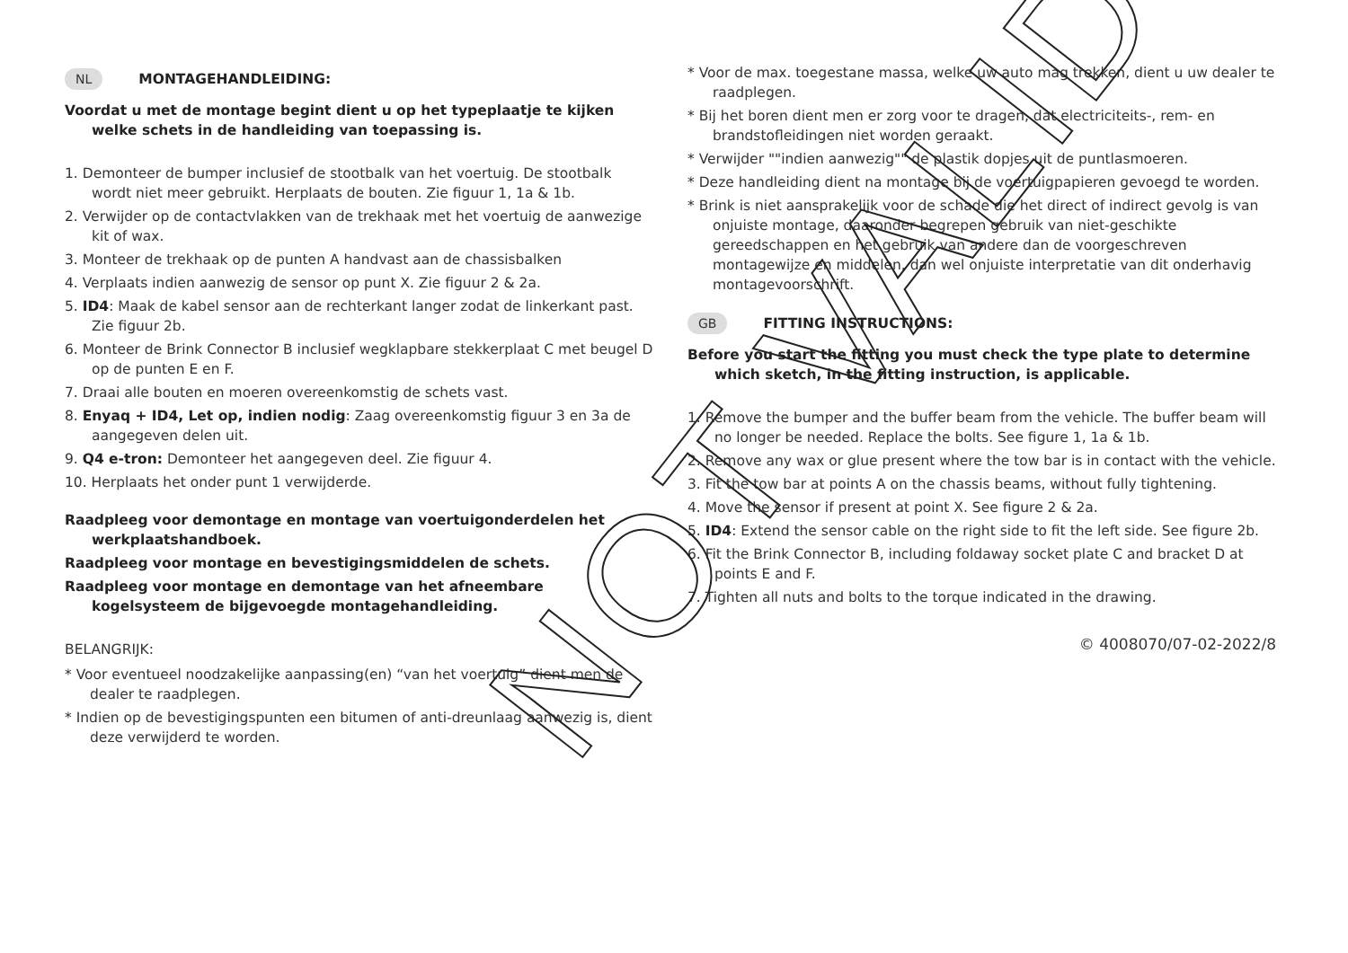NL MONTAGEHANDLEIDING:
Voordat u met de montage begint dient u op het typeplaatje te kijken welke schets in de handleiding van toepassing is.
1. Demonteer de bumper inclusief de stootbalk van het voertuig. De stootbalk wordt niet meer gebruikt. Herplaats de bouten. Zie figuur 1, 1a & 1b.
2. Verwijder op de contactvlakken van de trekhaak met het voertuig de aanwezige kit of wax.
3. Monteer de trekhaak op de punten A handvast aan de chassisbalken
4. Verplaats indien aanwezig de sensor op punt X. Zie figuur 2 & 2a.
5. ID4: Maak de kabel sensor aan de rechterkant langer zodat de linkerkant past. Zie figuur 2b.
6. Monteer de Brink Connector B inclusief wegklapbare stekkerplaat C met beugel D op de punten E en F.
7. Draai alle bouten en moeren overeenkomstig de schets vast.
8. Enyaq + ID4, Let op, indien nodig: Zaag overeenkomstig figuur 3 en 3a de aangegeven delen uit.
9. Q4 e-tron: Demonteer het aangegeven deel. Zie figuur 4.
10. Herplaats het onder punt 1 verwijderde.
Raadpleeg voor demontage en montage van voertuigonderdelen het werkplaatshandboek.
Raadpleeg voor montage en bevestigingsmiddelen de schets.
Raadpleeg voor montage en demontage van het afneembare kogelsysteem de bijgevoegde montagehandleiding.
BELANGRIJK:
* Voor eventueel noodzakelijke aanpassing(en) “van het voertuig” dient men de dealer te raadplegen.
* Indien op de bevestigingspunten een bitumen of anti-dreunlaag aanwezig is, dient deze verwijderd te worden.
* Voor de max. toegestane massa, welke uw auto mag trekken, dient u uw dealer te raadplegen.
* Bij het boren dient men er zorg voor te dragen, dat electriciteits-, rem- en brandstofleidingen niet worden geraakt.
* Verwijder ""indien aanwezig"" de plastik dopjes uit de puntlasmoeren.
* Deze handleiding dient na montage bij de voertuigpapieren gevoegd te worden.
* Brink is niet aansprakelijk voor de schade die het direct of indirect gevolg is van onjuiste montage, daaronder begrepen gebruik van niet-geschikte gereedschappen en het gebruik van andere dan de voorgeschreven montagewijze en middelen, dan wel onjuiste interpretatie van dit onderhavig montagevoorschrift.
GB FITTING INSTRUCTIONS:
Before you start the fitting you must check the type plate to determine which sketch, in the fitting instruction, is applicable.
1. Remove the bumper and the buffer beam from the vehicle. The buffer beam will no longer be needed. Replace the bolts. See figure 1, 1a & 1b.
2. Remove any wax or glue present where the tow bar is in contact with the vehicle.
3. Fit the tow bar at points A on the chassis beams, without fully tightening.
4. Move the sensor if present at point X. See figure 2 & 2a.
5. ID4: Extend the sensor cable on the right side to fit the left side. See figure 2b.
6. Fit the Brink Connector B, including foldaway socket plate C and bracket D at points E and F.
7. Tighten all nuts and bolts to the torque indicated in the drawing.
© 4008070/07-02-2022/8
NOT VALID